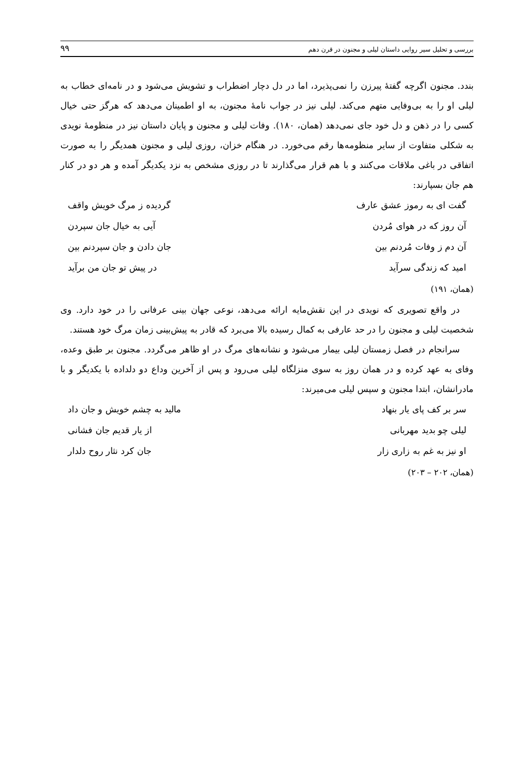بررسی و تحلیل سیر روایی داستان لیلی و مجنون در قرن دهم ۹۹
بندد. مجنون اگرچه گفتهٔ پیرزن را نمی‌پذیرد، اما در دل دچار اضطراب و تشویش می‌شود و در نامه‌ای خطاب به لیلی او را به بی‌وفایی متهم می‌کند. لیلی نیز در جواب نامهٔ مجنون، به او اطمینان می‌دهد که هرگز حتی خیال کسی را در ذهن و دل خود جای نمی‌دهد (همان، ۱۸۰). وفات لیلی و مجنون و پایان داستان نیز در منظومهٔ نویدی به شکلی متفاوت از سایر منظومه‌ها رقم می‌خورد. در هنگام خزان، روزی لیلی و مجنون همدیگر را به صورت اتفاقی در باغی ملاقات می‌کنند و با هم قرار می‌گذارند تا در روزی مشخص به نزد یکدیگر آمده و هر دو در کنار هم جان بسپارند:
گفت ای به رموز عشق عارف گردیده ز مرگ خویش واقف
آن روز که در هوای مُردن آیی به خیال جان سپردن
آن دم ز وفات مُردنم بین جان دادن و جان سپردنم بین
امید که زندگی سرآید در پیش تو جان من برآید
(همان، ۱۹۱)
در واقع تصویری که نویدی در این نقش‌مایه ارائه می‌دهد، نوعی جهان بینی عرفانی را در خود دارد. وی شخصیت لیلی و مجنون را در حد عارفی به کمال رسیده بالا می‌برد که قادر به پیش‌بینی زمان مرگ خود هستند.
سرانجام در فصل زمستان لیلی بیمار می‌شود و نشانه‌های مرگ در او ظاهر می‌گردد. مجنون بر طبق وعده، وفای به عهد کرده و در همان روز به سوی منزلگاه لیلی می‌رود و پس از آخرین وداع دو دلداده با یکدیگر و با مادرانشان، ابتدا مجنون و سپس لیلی می‌میرند:
سر بر کف پای یار بنهاد مالید به چشم خویش و جان داد
لیلی چو بدید مهربانی از یار قدیم جان فشانی
او نیز به غم به زاری زار جان کرد نثار روح دلدار
(همان، ۲۰۲ – ۲۰۳)